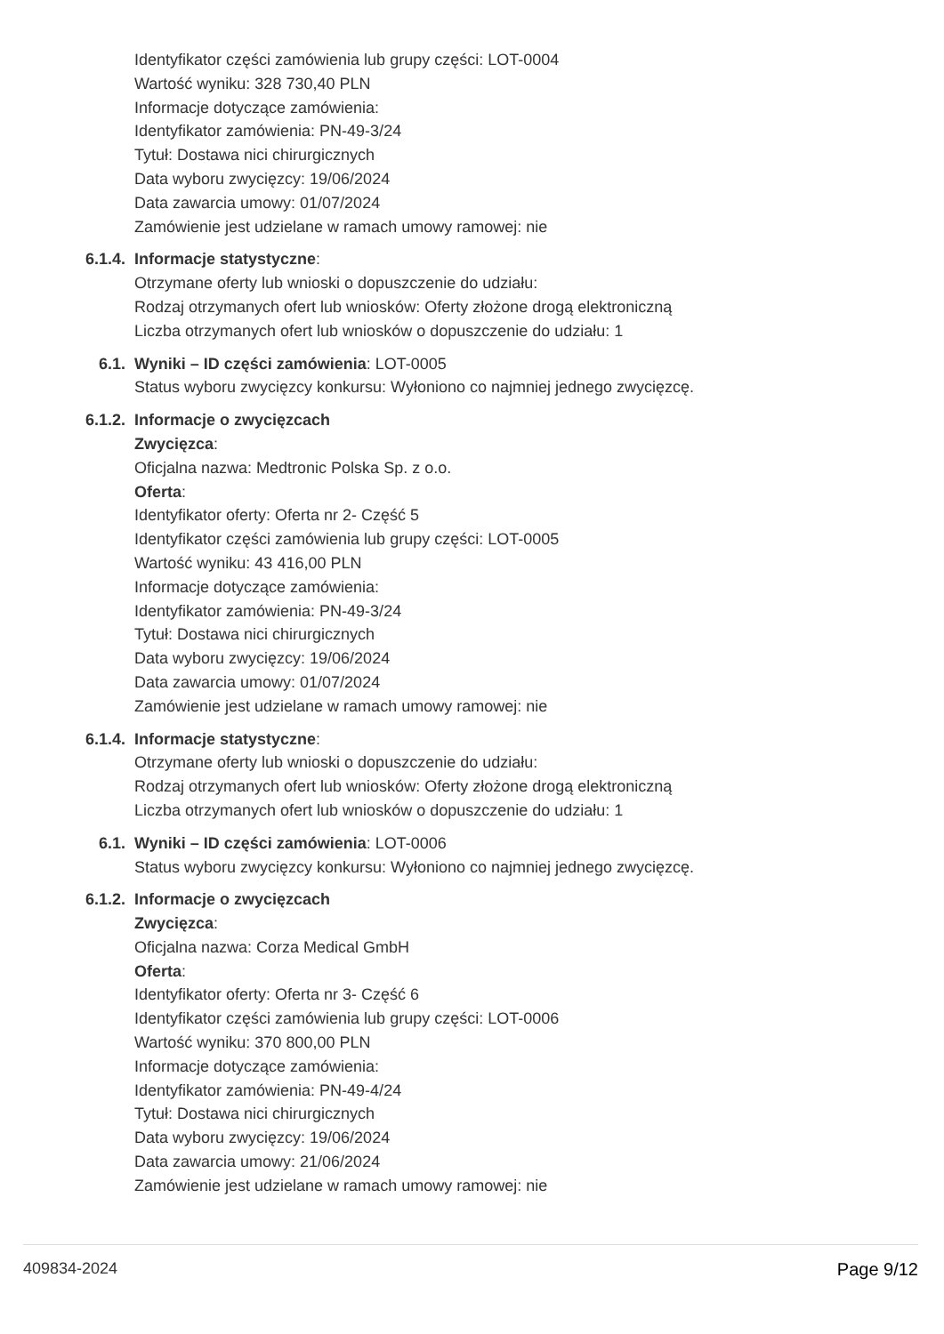Identyfikator części zamówienia lub grupy części: LOT-0004
Wartość wyniku: 328 730,40 PLN
Informacje dotyczące zamówienia:
Identyfikator zamówienia: PN-49-3/24
Tytuł: Dostawa nici chirurgicznych
Data wyboru zwycięzcy: 19/06/2024
Data zawarcia umowy: 01/07/2024
Zamówienie jest udzielane w ramach umowy ramowej: nie
6.1.4. Informacje statystyczne:
Otrzymane oferty lub wnioski o dopuszczenie do udziału:
Rodzaj otrzymanych ofert lub wniosków: Oferty złożone drogą elektroniczną
Liczba otrzymanych ofert lub wniosków o dopuszczenie do udziału: 1
6.1. Wyniki – ID części zamówienia: LOT-0005
Status wyboru zwycięzcy konkursu: Wyłoniono co najmniej jednego zwycięzcę.
6.1.2. Informacje o zwycięzcach
Zwycięzca:
Oficjalna nazwa: Medtronic Polska Sp. z o.o.
Oferta:
Identyfikator oferty: Oferta nr 2- Część 5
Identyfikator części zamówienia lub grupy części: LOT-0005
Wartość wyniku: 43 416,00 PLN
Informacje dotyczące zamówienia:
Identyfikator zamówienia: PN-49-3/24
Tytuł: Dostawa nici chirurgicznych
Data wyboru zwycięzcy: 19/06/2024
Data zawarcia umowy: 01/07/2024
Zamówienie jest udzielane w ramach umowy ramowej: nie
6.1.4. Informacje statystyczne:
Otrzymane oferty lub wnioski o dopuszczenie do udziału:
Rodzaj otrzymanych ofert lub wniosków: Oferty złożone drogą elektroniczną
Liczba otrzymanych ofert lub wniosków o dopuszczenie do udziału: 1
6.1. Wyniki – ID części zamówienia: LOT-0006
Status wyboru zwycięzcy konkursu: Wyłoniono co najmniej jednego zwycięzcę.
6.1.2. Informacje o zwycięzcach
Zwycięzca:
Oficjalna nazwa: Corza Medical GmbH
Oferta:
Identyfikator oferty: Oferta nr 3- Część 6
Identyfikator części zamówienia lub grupy części: LOT-0006
Wartość wyniku: 370 800,00 PLN
Informacje dotyczące zamówienia:
Identyfikator zamówienia: PN-49-4/24
Tytuł: Dostawa nici chirurgicznych
Data wyboru zwycięzcy: 19/06/2024
Data zawarcia umowy: 21/06/2024
Zamówienie jest udzielane w ramach umowy ramowej: nie
409834-2024 Page 9/12